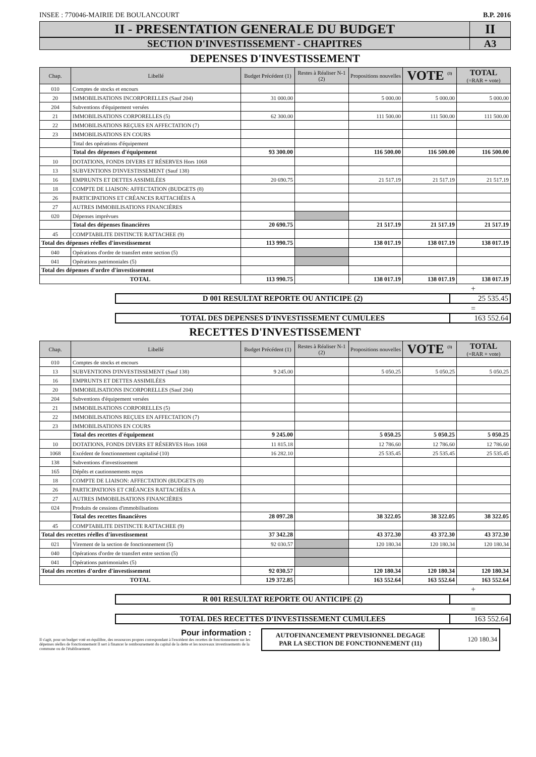INSEE : 770046-MAIRIE DE BOULANCOURT B.P. 2016
II - PRESENTATION GENERALE DU BUDGET
II
SECTION D'INVESTISSEMENT - CHAPITRES
A3
DEPENSES D'INVESTISSEMENT
| Chap. | Libellé | Budget Précédent (1) | Restes à Réaliser N-1 (2) | Propositions nouvelles | VOTE <sup>(3)</sup> | TOTAL (=RAR + vote) |
| --- | --- | --- | --- | --- | --- | --- |
| 010 | Comptes de stocks et encours | | | | | |
| 20 | IMMOBILISATIONS INCORPORELLES (Sauf 204) | 31 000.00 | | 5 000.00 | 5 000.00 | 5 000.00 |
| 204 | Subventions d'équipement versées | | | | | |
| 21 | IMMOBILISATIONS CORPORELLES (5) | 62 300.00 | | 111 500.00 | 111 500.00 | 111 500.00 |
| 22 | IMMOBILISATIONS REÇUES EN AFFECTATION (7) | | | | | |
| 23 | IMMOBILISATIONS EN COURS | | | | | |
| | Total des opérations d'équipement | | | | | |
| | Total des dépenses d'équipement | 93 300.00 | | 116 500.00 | 116 500.00 | 116 500.00 |
| 10 | DOTATIONS, FONDS DIVERS ET RÉSERVES Hors 1068 | | | | | |
| 13 | SUBVENTIONS D'INVESTISSEMENT (Sauf 138) | | | | | |
| 16 | EMPRUNTS ET DETTES ASSIMILÉES | 20 690.75 | | 21 517.19 | 21 517.19 | 21 517.19 |
| 18 | COMPTE DE LIAISON: AFFECTATION (BUDGETS (8) | | | | | |
| 26 | PARTICIPATIONS ET CRÉANCES RATTACHÉES A | | | | | |
| 27 | AUTRES IMMOBILISATIONS FINANCIÈRES | | | | | |
| 020 | Dépenses imprévues | | | | | |
| | Total des dépenses financières | 20 690.75 | | 21 517.19 | 21 517.19 | 21 517.19 |
| 45 | COMPTABILITE DISTINCTE RATTACHEE (9) | | | | | |
| Total des dépenses réelles d'investissement | | 113 990.75 | | 138 017.19 | 138 017.19 | 138 017.19 |
| 040 | Opérations d'ordre de transfert entre section (5) | | | | | |
| 041 | Opérations patrimoniales (5) | | | | | |
| Total des dépenses d'ordre d'investissement | | | | | | |
| TOTAL | | 113 990.75 | | 138 017.19 | 138 017.19 | 138 017.19 |
+
D 001 RESULTAT REPORTE OU ANTICIPE (2)
25 535.45
=
TOTAL DES DEPENSES D'INVESTISSEMENT CUMULEES
163 552.64
RECETTES D'INVESTISSEMENT
| Chap. | Libellé | Budget Précédent (1) | Restes à Réaliser N-1 (2) | Propositions nouvelles | VOTE <sup>(3)</sup> | TOTAL (=RAR + vote) |
| --- | --- | --- | --- | --- | --- | --- |
| 010 | Comptes de stocks et encours | | | | | |
| 13 | SUBVENTIONS D'INVESTISSEMENT (Sauf 138) | 9 245.00 | | 5 050.25 | 5 050.25 | 5 050.25 |
| 16 | EMPRUNTS ET DETTES ASSIMILÉES | | | | | |
| 20 | IMMOBILISATIONS INCORPORELLES (Sauf 204) | | | | | |
| 204 | Subventions d'équipement versées | | | | | |
| 21 | IMMOBILISATIONS CORPORELLES (5) | | | | | |
| 22 | IMMOBILISATIONS REÇUES EN AFFECTATION (7) | | | | | |
| 23 | IMMOBILISATIONS EN COURS | | | | | |
| | Total des recettes d'équipement | 9 245.00 | | 5 050.25 | 5 050.25 | 5 050.25 |
| 10 | DOTATIONS, FONDS DIVERS ET RÉSERVES Hors 1068 | 11 815.18 | | 12 786.60 | 12 786.60 | 12 786.60 |
| 1068 | Excédent de fonctionnement capitalisé (10) | 16 282.10 | | 25 535.45 | 25 535.45 | 25 535.45 |
| 138 | Subventions d'investissement | | | | | |
| 165 | Dépôts et cautionnements reçus | | | | | |
| 18 | COMPTE DE LIAISON: AFFECTATION (BUDGETS (8) | | | | | |
| 26 | PARTICIPATIONS ET CRÉANCES RATTACHÉES A | | | | | |
| 27 | AUTRES IMMOBILISATIONS FINANCIÈRES | | | | | |
| 024 | Produits de cessions d'immobilisations | | | | | |
| | Total des recettes financières | 28 097.28 | | 38 322.05 | 38 322.05 | 38 322.05 |
| 45 | COMPTABILITE DISTINCTE RATTACHEE (9) | | | | | |
| Total des recettes réelles d'investissement | | 37 342.28 | | 43 372.30 | 43 372.30 | 43 372.30 |
| 021 | Virement de la section de fonctionnement (5) | 92 030.57 | | 120 180.34 | 120 180.34 | 120 180.34 |
| 040 | Opérations d'ordre de transfert entre section (5) | | | | | |
| 041 | Opérations patrimoniales (5) | | | | | |
| Total des recettes d'ordre d'investissement | | 92 030.57 | | 120 180.34 | 120 180.34 | 120 180.34 |
| TOTAL | | 129 372.85 | | 163 552.64 | 163 552.64 | 163 552.64 |
+
R 001 RESULTAT REPORTE OU ANTICIPE (2)
=
TOTAL DES RECETTES D'INVESTISSEMENT CUMULEES
163 552.64
Pour information :
Il s'agit, pour un budget voté en équilibre, des ressources propres correspondant à l'excédent des recettes de fonctionnement sur les dépenses réelles de fonctionnement Il sert à financer le remboursement du capital de la dette et les nouveaux investissements de la commune ou de l'établissement.
AUTOFINANCEMENT PREVISIONNEL DEGAGE
PAR LA SECTION DE FONCTIONNEMENT (11)
120 180.34